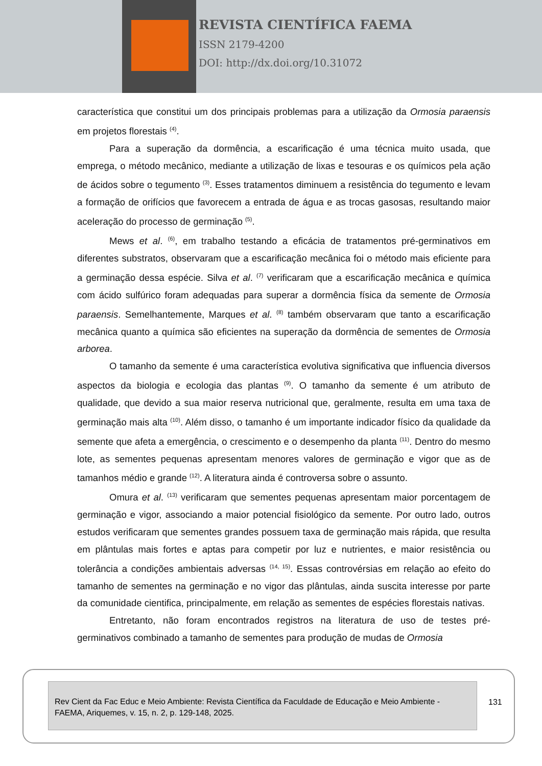REVISTA CIENTÍFICA FAEMA
ISSN 2179-4200
DOI: http://dx.doi.org/10.31072
característica que constitui um dos principais problemas para a utilização da Ormosia paraensis em projetos florestais <sup>(4)</sup>.
Para a superação da dormência, a escarificação é uma técnica muito usada, que emprega, o método mecânico, mediante a utilização de lixas e tesouras e os químicos pela ação de ácidos sobre o tegumento <sup>(3)</sup>. Esses tratamentos diminuem a resistência do tegumento e levam a formação de orifícios que favorecem a entrada de água e as trocas gasosas, resultando maior aceleração do processo de germinação <sup>(5)</sup>.
Mews et al. <sup>(6)</sup>, em trabalho testando a eficácia de tratamentos pré-germinativos em diferentes substratos, observaram que a escarificação mecânica foi o método mais eficiente para a germinação dessa espécie. Silva et al. <sup>(7)</sup> verificaram que a escarificação mecânica e química com ácido sulfúrico foram adequadas para superar a dormência física da semente de Ormosia paraensis. Semelhantemente, Marques et al. <sup>(8)</sup> também observaram que tanto a escarificação mecânica quanto a química são eficientes na superação da dormência de sementes de Ormosia arborea.
O tamanho da semente é uma característica evolutiva significativa que influencia diversos aspectos da biologia e ecologia das plantas <sup>(9)</sup>. O tamanho da semente é um atributo de qualidade, que devido a sua maior reserva nutricional que, geralmente, resulta em uma taxa de germinação mais alta <sup>(10)</sup>. Além disso, o tamanho é um importante indicador físico da qualidade da semente que afeta a emergência, o crescimento e o desempenho da planta <sup>(11)</sup>. Dentro do mesmo lote, as sementes pequenas apresentam menores valores de germinação e vigor que as de tamanhos médio e grande <sup>(12)</sup>. A literatura ainda é controversa sobre o assunto.
Omura et al. <sup>(13)</sup> verificaram que sementes pequenas apresentam maior porcentagem de germinação e vigor, associando a maior potencial fisiológico da semente. Por outro lado, outros estudos verificaram que sementes grandes possuem taxa de germinação mais rápida, que resulta em plântulas mais fortes e aptas para competir por luz e nutrientes, e maior resistência ou tolerância a condições ambientais adversas <sup>(14, 15)</sup>. Essas controvérsias em relação ao efeito do tamanho de sementes na germinação e no vigor das plântulas, ainda suscita interesse por parte da comunidade cientifica, principalmente, em relação as sementes de espécies florestais nativas.
Entretanto, não foram encontrados registros na literatura de uso de testes pré-germinativos combinado a tamanho de sementes para produção de mudas de Ormosia
Rev Cient da Fac Educ e Meio Ambiente: Revista Científica da Faculdade de Educação e Meio Ambiente - FAEMA, Ariquemes, v. 15, n. 2, p. 129-148, 2025.
131